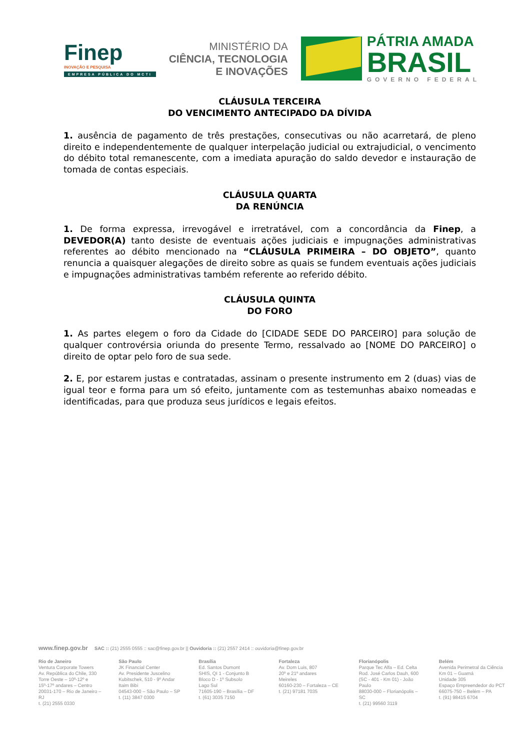Finep
INOVAÇÃO E PESQUISA
EMPRESA PÚBLICA DO MCTI
MINISTÉRIO DA
CIÊNCIA, TECNOLOGIA
E INOVAÇÕES
PÁTRIA AMADA
BRASIL
GOVERNO FEDERAL
CLÁUSULA TERCEIRA
DO VENCIMENTO ANTECIPADO DA DÍVIDA
1. ausência de pagamento de três prestações, consecutivas ou não acarretará, de pleno direito e independentemente de qualquer interpelação judicial ou extrajudicial, o vencimento do débito total remanescente, com a imediata apuração do saldo devedor e instauração de tomada de contas especiais.
CLÁUSULA QUARTA
DA RENÚNCIA
1. De forma expressa, irrevogável e irretratável, com a concordância da Finep, a DEVEDOR(A) tanto desiste de eventuais ações judiciais e impugnações administrativas referentes ao débito mencionado na “CLÁUSULA PRIMEIRA – DO OBJETO”, quanto renuncia a quaisquer alegações de direito sobre as quais se fundem eventuais ações judiciais e impugnações administrativas também referente ao referido débito.
CLÁUSULA QUINTA
DO FORO
1. As partes elegem o foro da Cidade do [CIDADE SEDE DO PARCEIRO] para solução de qualquer controvérsia oriunda do presente Termo, ressalvado ao [NOME DO PARCEIRO] o direito de optar pelo foro de sua sede.
2. E, por estarem justas e contratadas, assinam o presente instrumento em 2 (duas) vias de igual teor e forma para um só efeito, juntamente com as testemunhas abaixo nomeadas e identificadas, para que produza seus jurídicos e legais efeitos.
www.finep.gov.br SAC :: (21) 2555 0555 :: sac@finep.gov.br || Ouvidoria :: (21) 2557 2414 :: ouvidoria@finep.gov.br
Rio de Janeiro
Ventura Corporate Towers
Av. República do Chile, 330
Torre Oeste – 10º-12º e
15º-17º andares – Centro
20031-170 – Rio de Janeiro – RJ
t. (21) 2555 0330
São Paulo
JK Financial Center
Av. Presidente Juscelino
Kubitschek, 510 - 9º Andar
Itaim Bibi
04543-000 – São Paulo – SP
t. (11) 3847 0300
Brasília
Ed. Santos Dumont
SHIS, QI 1 - Conjunto B
Bloco D - 1º Subsolo
Lago Sul
71605-190 – Brasília – DF
t. (61) 3035 7150
Fortaleza
Av. Dom Luis, 807
20º e 21º andares
Meireles
60160-230 – Fortaleza – CE
t. (21) 97181 7035
Florianópolis
Parque Tec Alfa – Ed. Celta
Rod. José Carlos Dauh, 600
(SC - 401 - Km 01) - João Paulo
88030-000 – Florianópolis – SC
t. (21) 99560 3119
Belém
Avenida Perimetral da Ciência
Km 01 – Guamá
Unidade 305
Espaço Empreendedor do PCT
66075-750 – Belém – PA
t. (91) 98415 6704